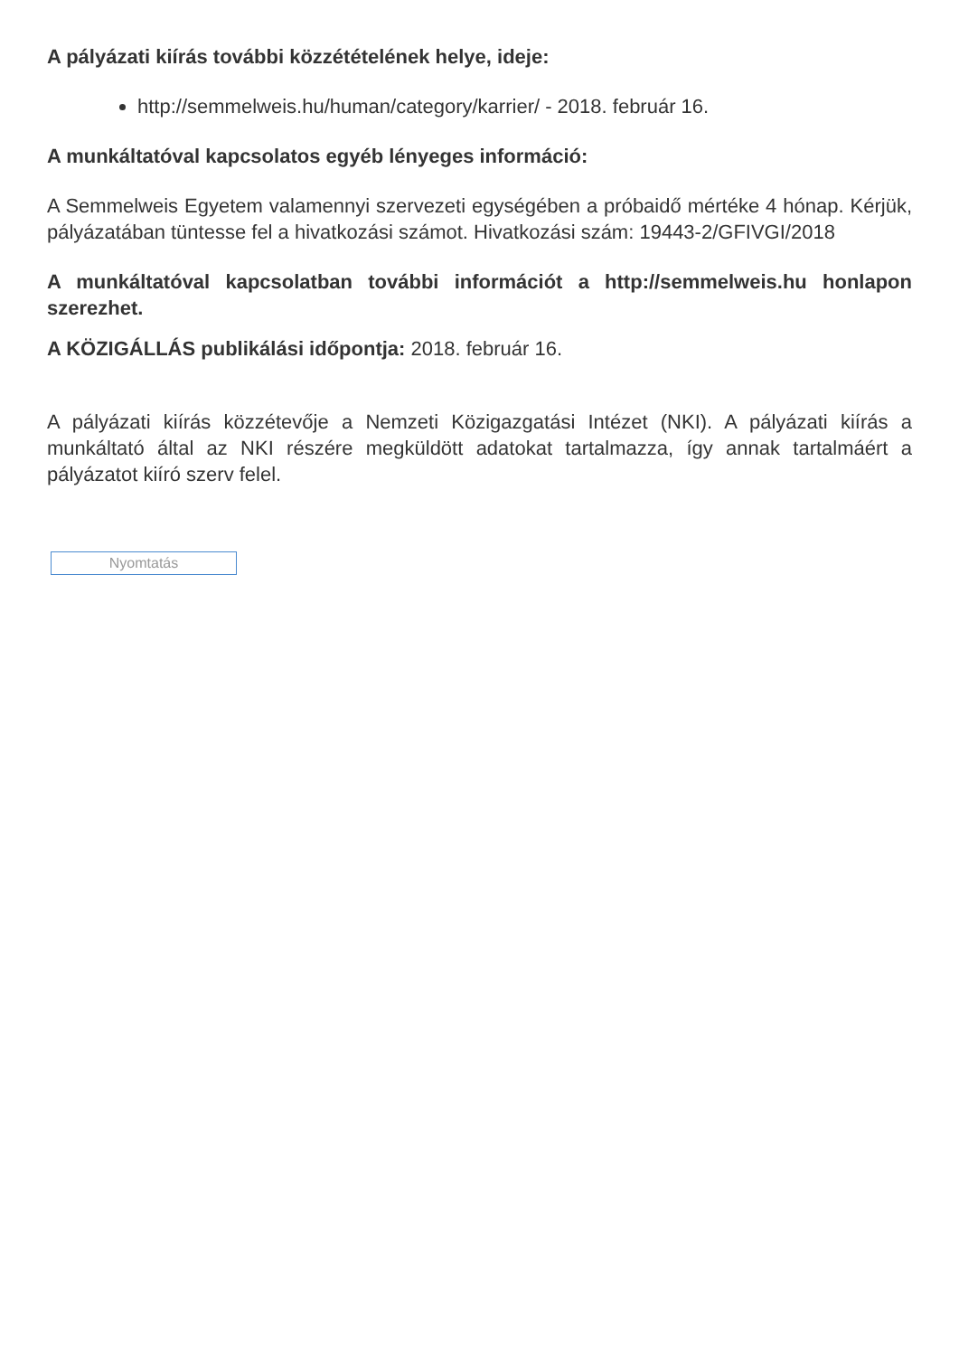A pályázati kiírás további közzétételének helye, ideje:
http://semmelweis.hu/human/category/karrier/ - 2018. február 16.
A munkáltatóval kapcsolatos egyéb lényeges információ:
A Semmelweis Egyetem valamennyi szervezeti egységében a próbaidő mértéke 4 hónap. Kérjük, pályázatában tüntesse fel a hivatkozási számot. Hivatkozási szám: 19443-2/GFIVGI/2018
A munkáltatóval kapcsolatban további információt a http://semmelweis.hu honlapon szerezhet.
A KÖZIGÁLLÁS publikálási időpontja: 2018. február 16.
A pályázati kiírás közzétevője a Nemzeti Közigazgatási Intézet (NKI). A pályázati kiírás a munkáltató által az NKI részére megküldött adatokat tartalmazza, így annak tartalmáért a pályázatot kiíró szerv felel.
Nyomtatás